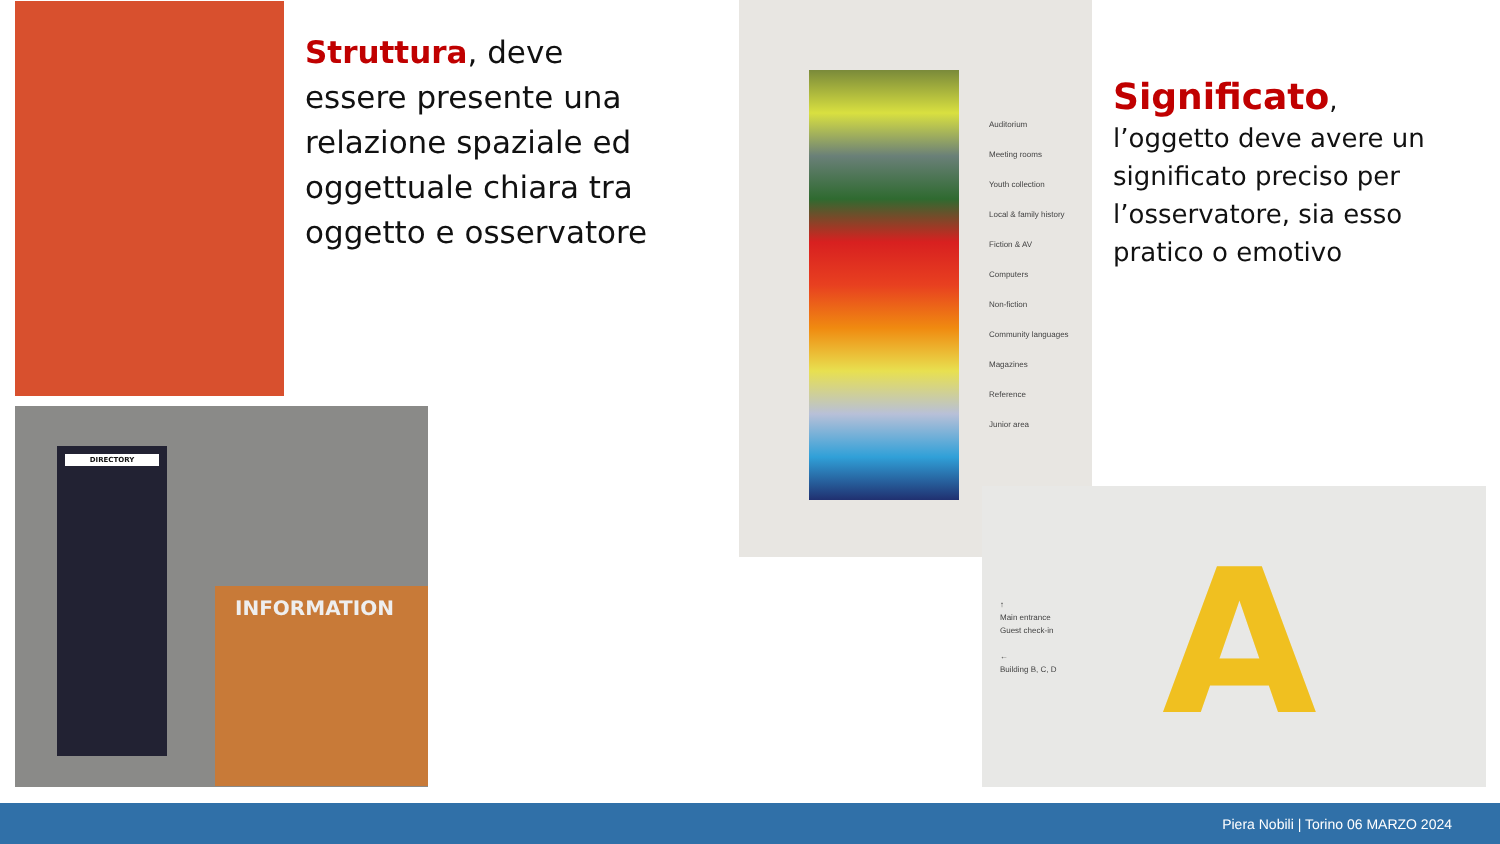INFORMATION
DIRECTORY
Struttura, deve essere presente una relazione spaziale ed oggettuale chiara tra oggetto e osservatore
Auditorium
Meeting rooms
Youth collection
Local & family history
Fiction & AV
Computers
Non-fiction
Community languages
Magazines
Reference
Junior area
Significato, l’oggetto deve avere un significato preciso per l’osservatore, sia esso pratico o emotivo
↑
Main entrance
Guest check-in
←
Building B, C, D
A
Piera Nobili | Torino 06 MARZO 2024